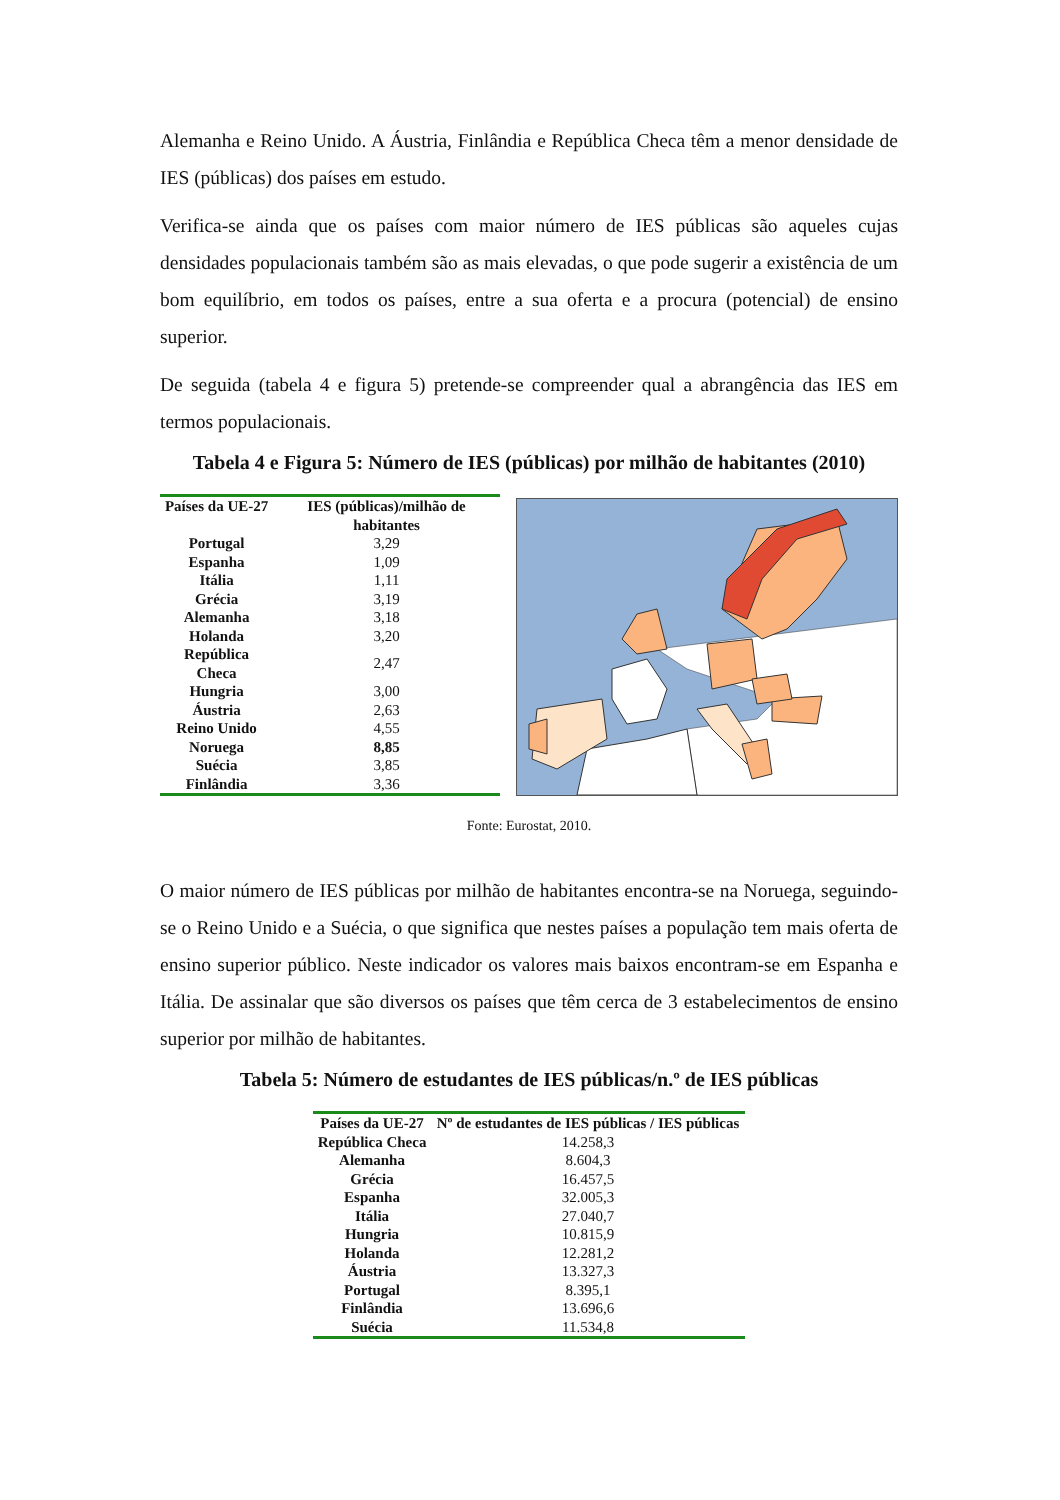Alemanha e Reino Unido. A Áustria, Finlândia e República Checa têm a menor densidade de IES (públicas) dos países em estudo.
Verifica-se ainda que os países com maior número de IES públicas são aqueles cujas densidades populacionais também são as mais elevadas, o que pode sugerir a existência de um bom equilíbrio, em todos os países, entre a sua oferta e a procura (potencial) de ensino superior.
De seguida (tabela 4 e figura 5) pretende-se compreender qual a abrangência das IES em termos populacionais.
Tabela 4 e Figura 5: Número de IES (públicas) por milhão de habitantes (2010)
| Países da UE-27 | IES (públicas)/milhão de habitantes |
| --- | --- |
| Portugal | 3,29 |
| Espanha | 1,09 |
| Itália | 1,11 |
| Grécia | 3,19 |
| Alemanha | 3,18 |
| Holanda | 3,20 |
| República Checa | 2,47 |
| Hungria | 3,00 |
| Áustria | 2,63 |
| Reino Unido | 4,55 |
| Noruega | 8,85 |
| Suécia | 3,85 |
| Finlândia | 3,36 |
Fonte: Eurostat, 2010.
O maior número de IES públicas por milhão de habitantes encontra-se na Noruega, seguindo-se o Reino Unido e a Suécia, o que significa que nestes países a população tem mais oferta de ensino superior público. Neste indicador os valores mais baixos encontram-se em Espanha e Itália. De assinalar que são diversos os países que têm cerca de 3 estabelecimentos de ensino superior por milhão de habitantes.
Tabela 5: Número de estudantes de IES públicas/n.º de IES públicas
| Países da UE-27 | Nº de estudantes de IES públicas / IES públicas |
| --- | --- |
| República Checa | 14.258,3 |
| Alemanha | 8.604,3 |
| Grécia | 16.457,5 |
| Espanha | 32.005,3 |
| Itália | 27.040,7 |
| Hungria | 10.815,9 |
| Holanda | 12.281,2 |
| Áustria | 13.327,3 |
| Portugal | 8.395,1 |
| Finlândia | 13.696,6 |
| Suécia | 11.534,8 |